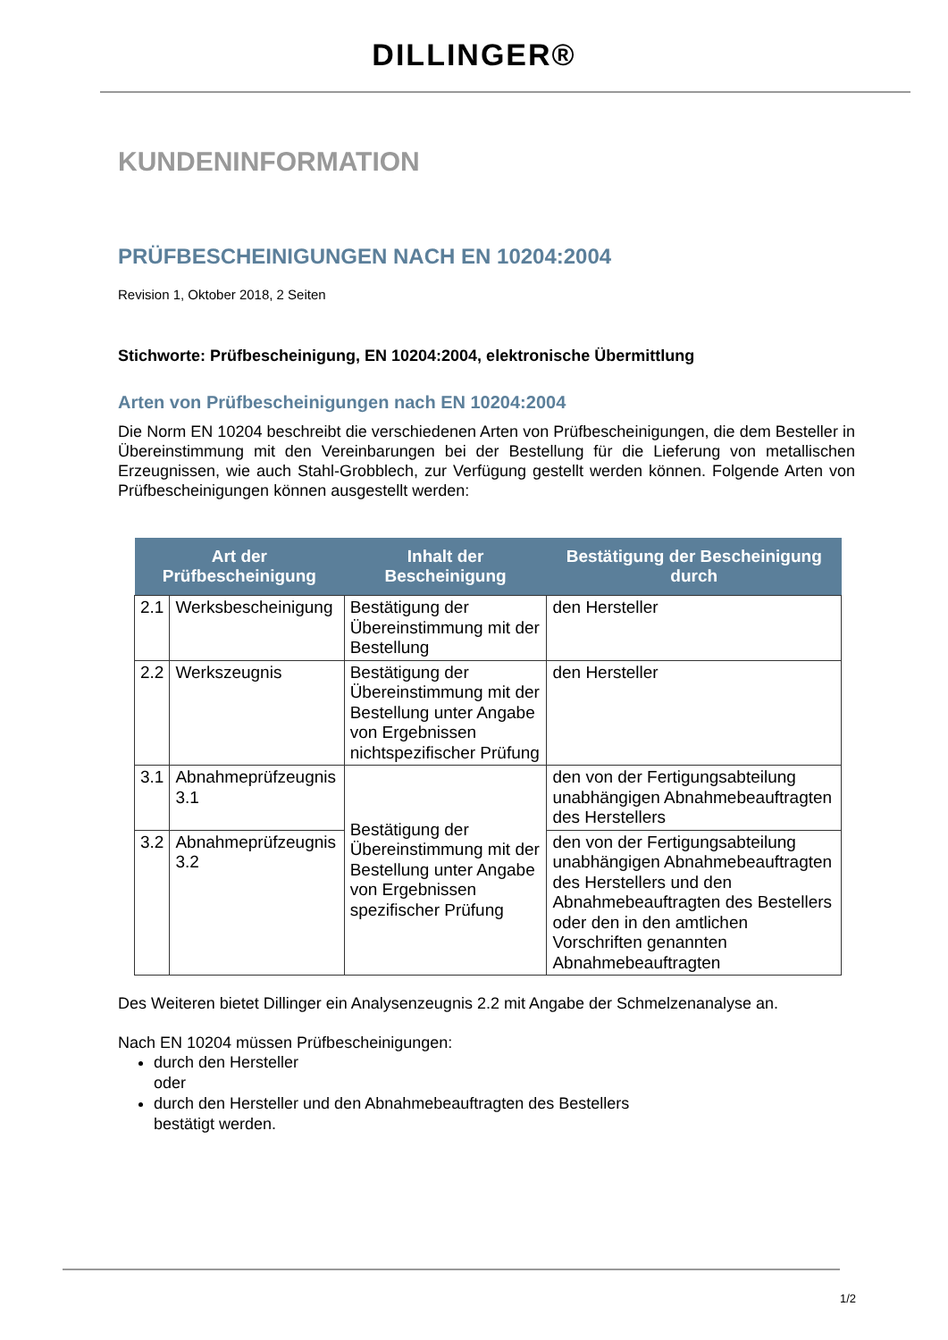DILLINGER®
KUNDENINFORMATION
PRÜFBESCHEINIGUNGEN NACH EN 10204:2004
Revision 1, Oktober 2018, 2 Seiten
Stichworte: Prüfbescheinigung, EN 10204:2004, elektronische Übermittlung
Arten von Prüfbescheinigungen nach EN 10204:2004
Die Norm EN 10204 beschreibt die verschiedenen Arten von Prüfbescheinigungen, die dem Besteller in Übereinstimmung mit den Vereinbarungen bei der Bestellung für die Lieferung von metallischen Erzeugnissen, wie auch Stahl-Grobblech, zur Verfügung gestellt werden können. Folgende Arten von Prüfbescheinigungen können ausgestellt werden:
| Art der Prüfbescheinigung | | Inhalt der Bescheinigung | Bestätigung der Bescheinigung durch |
| --- | --- | --- | --- |
| 2.1 | Werksbescheinigung | Bestätigung der Übereinstimmung mit der Bestellung | den Hersteller |
| 2.2 | Werkszeugnis | Bestätigung der Übereinstimmung mit der Bestellung unter Angabe von Ergebnissen nichtspezifischer Prüfung | den Hersteller |
| 3.1 | Abnahmeprüfzeugnis 3.1 | Bestätigung der Übereinstimmung mit der Bestellung unter Angabe von Ergebnissen spezifischer Prüfung | den von der Fertigungsabteilung unabhängigen Abnahmebeauftragten des Herstellers |
| 3.2 | Abnahmeprüfzeugnis 3.2 | | den von der Fertigungsabteilung unabhängigen Abnahmebeauftragten des Herstellers und den Abnahmebeauftragten des Bestellers oder den in den amtlichen Vorschriften genannten Abnahmebeauftragten |
Des Weiteren bietet Dillinger ein Analysenzeugnis 2.2 mit Angabe der Schmelzenanalyse an.
Nach EN 10204 müssen Prüfbescheinigungen:
durch den Hersteller
oder
durch den Hersteller und den Abnahmebeauftragten des Bestellers
bestätigt werden.
1/2